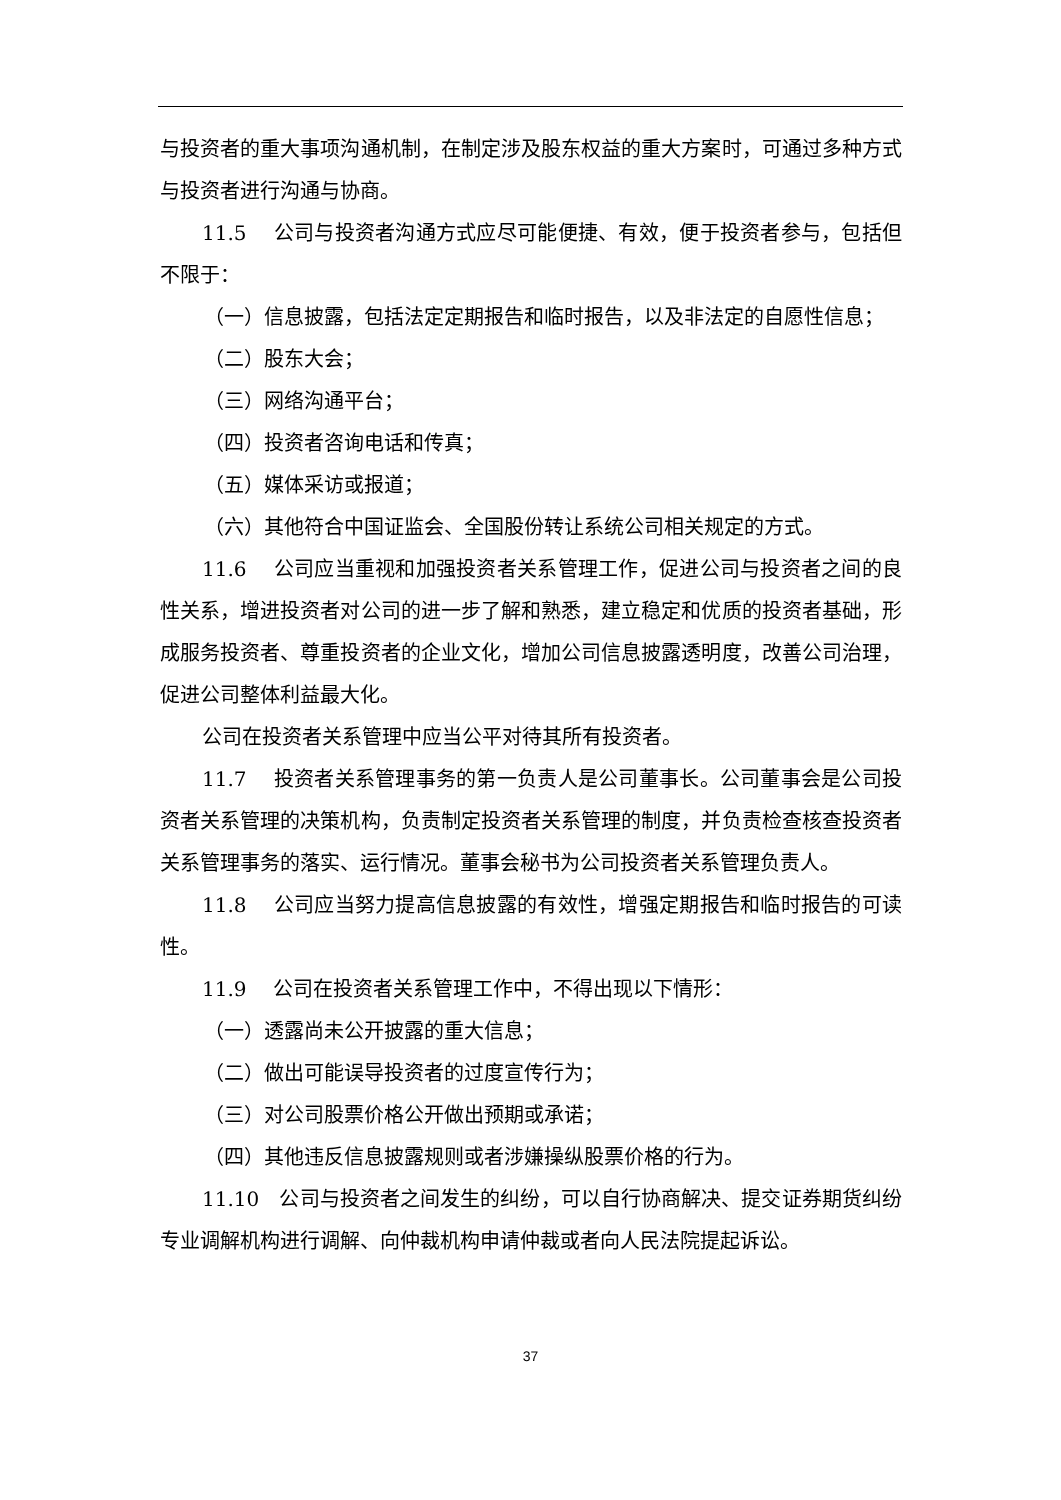与投资者的重大事项沟通机制，在制定涉及股东权益的重大方案时，可通过多种方式与投资者进行沟通与协商。
11.5　 公司与投资者沟通方式应尽可能便捷、有效，便于投资者参与，包括但不限于：
（一）信息披露，包括法定定期报告和临时报告，以及非法定的自愿性信息；
（二）股东大会；
（三）网络沟通平台；
（四）投资者咨询电话和传真；
（五）媒体采访或报道；
（六）其他符合中国证监会、全国股份转让系统公司相关规定的方式。
11.6　 公司应当重视和加强投资者关系管理工作，促进公司与投资者之间的良性关系，增进投资者对公司的进一步了解和熟悉，建立稳定和优质的投资者基础，形成服务投资者、尊重投资者的企业文化，增加公司信息披露透明度，改善公司治理，促进公司整体利益最大化。
公司在投资者关系管理中应当公平对待其所有投资者。
11.7　 投资者关系管理事务的第一负责人是公司董事长。公司董事会是公司投资者关系管理的决策机构，负责制定投资者关系管理的制度，并负责检查核查投资者关系管理事务的落实、运行情况。董事会秘书为公司投资者关系管理负责人。
11.8　 公司应当努力提高信息披露的有效性，增强定期报告和临时报告的可读性。
11.9　 公司在投资者关系管理工作中，不得出现以下情形：
（一）透露尚未公开披露的重大信息；
（二）做出可能误导投资者的过度宣传行为；
（三）对公司股票价格公开做出预期或承诺；
（四）其他违反信息披露规则或者涉嫌操纵股票价格的行为。
11.10　公司与投资者之间发生的纠纷，可以自行协商解决、提交证券期货纠纷专业调解机构进行调解、向仲裁机构申请仲裁或者向人民法院提起诉讼。
37